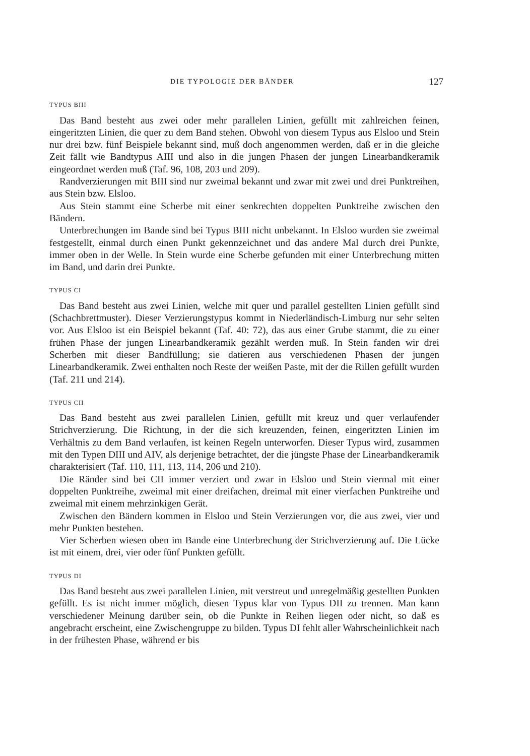DIE TYPOLOGIE DER BÄNDER 127
TYPUS BIII
Das Band besteht aus zwei oder mehr parallelen Linien, gefüllt mit zahlreichen feinen, eingeritzten Linien, die quer zu dem Band stehen. Obwohl von diesem Typus aus Elsloo und Stein nur drei bzw. fünf Beispiele bekannt sind, muß doch angenommen werden, daß er in die gleiche Zeit fällt wie Bandtypus AIII und also in die jungen Phasen der jungen Linearbandkeramik eingeordnet werden muß (Taf. 96, 108, 203 und 209).
Randverzierungen mit BIII sind nur zweimal bekannt und zwar mit zwei und drei Punktreihen, aus Stein bzw. Elsloo.
Aus Stein stammt eine Scherbe mit einer senkrechten doppelten Punktreihe zwischen den Bändern.
Unterbrechungen im Bande sind bei Typus BIII nicht unbekannt. In Elsloo wurden sie zweimal festgestellt, einmal durch einen Punkt gekennzeichnet und das andere Mal durch drei Punkte, immer oben in der Welle. In Stein wurde eine Scherbe gefunden mit einer Unterbrechung mitten im Band, und darin drei Punkte.
TYPUS CI
Das Band besteht aus zwei Linien, welche mit quer und parallel gestellten Linien gefüllt sind (Schachbrettmuster). Dieser Verzierungstypus kommt in Niederländisch-Limburg nur sehr selten vor. Aus Elsloo ist ein Beispiel bekannt (Taf. 40: 72), das aus einer Grube stammt, die zu einer frühen Phase der jungen Linearbandkeramik gezählt werden muß. In Stein fanden wir drei Scherben mit dieser Bandfüllung; sie datieren aus verschiedenen Phasen der jungen Linearbandkeramik. Zwei enthalten noch Reste der weißen Paste, mit der die Rillen gefüllt wurden (Taf. 211 und 214).
TYPUS CII
Das Band besteht aus zwei parallelen Linien, gefüllt mit kreuz und quer verlaufender Strichverzierung. Die Richtung, in der die sich kreuzenden, feinen, eingeritzten Linien im Verhältnis zu dem Band verlaufen, ist keinen Regeln unterworfen. Dieser Typus wird, zusammen mit den Typen DIII und AIV, als derjenige betrachtet, der die jüngste Phase der Linearbandkeramik charakterisiert (Taf. 110, 111, 113, 114, 206 und 210).
Die Ränder sind bei CII immer verziert und zwar in Elsloo und Stein viermal mit einer doppelten Punktreihe, zweimal mit einer dreifachen, dreimal mit einer vierfachen Punktreihe und zweimal mit einem mehrzinkigen Gerät.
Zwischen den Bändern kommen in Elsloo und Stein Verzierungen vor, die aus zwei, vier und mehr Punkten bestehen.
Vier Scherben wiesen oben im Bande eine Unterbrechung der Strichverzierung auf. Die Lücke ist mit einem, drei, vier oder fünf Punkten gefüllt.
TYPUS DI
Das Band besteht aus zwei parallelen Linien, mit verstreut und unregelmäßig gestellten Punkten gefüllt. Es ist nicht immer möglich, diesen Typus klar von Typus DII zu trennen. Man kann verschiedener Meinung darüber sein, ob die Punkte in Reihen liegen oder nicht, so daß es angebracht erscheint, eine Zwischengruppe zu bilden. Typus DI fehlt aller Wahrscheinlichkeit nach in der frühesten Phase, während er bis